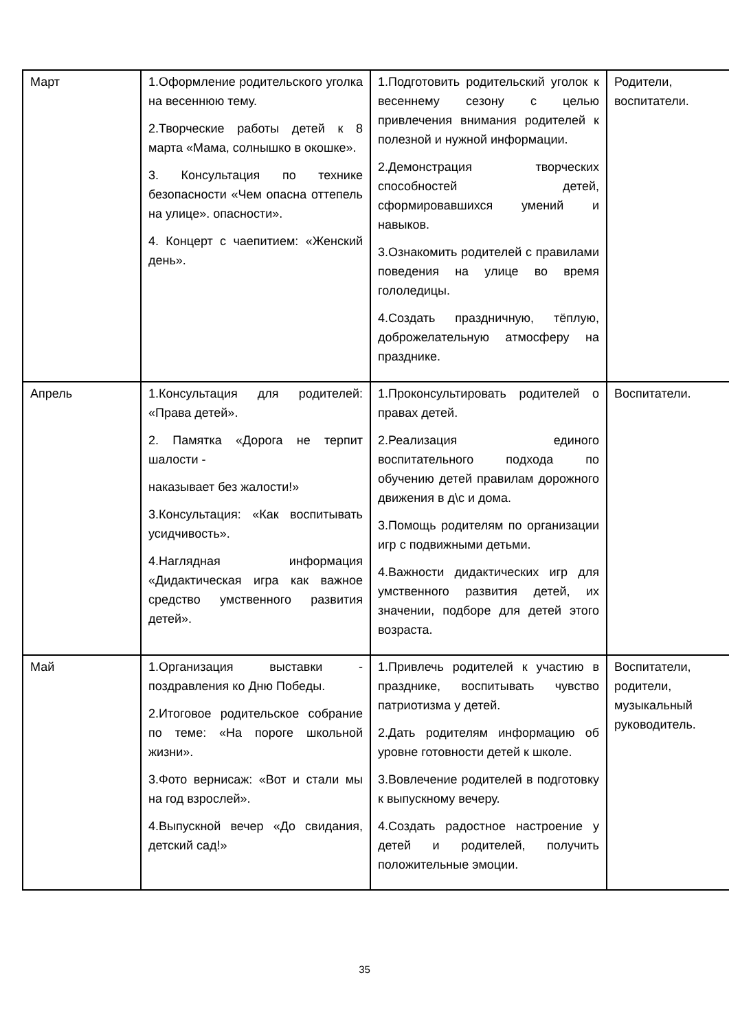| Март | 1.Оформление родительского уголка на весеннюю тему. 2.Творческие работы детей к 8 марта «Мама, солнышко в окошке». 3. Консультация по технике безопасности «Чем опасна оттепель на улице». опасности». 4. Концерт с чаепитием: «Женский день». | 1.Подготовить родительский уголок к весеннему сезону с целью привлечения внимания родителей к полезной и нужной информации. 2.Демонстрация творческих способностей детей, сформировавшихся умений и навыков. 3.Ознакомить родителей с правилами поведения на улице во время гололедицы. 4.Создать праздничную, тёплую, доброжелательную атмосферу на празднике. | Родители, воспитатели. |
| Апрель | 1.Консультация для родителей: «Права детей». 2. Памятка «Дорога не терпит шалости - наказывает без жалости!» 3.Консультация: «Как воспитывать усидчивость». 4.Наглядная информация «Дидактическая игра как важное средство умственного развития детей». | 1.Проконсультировать родителей о правах детей. 2.Реализация единого воспитательного подхода по обучению детей правилам дорожного движения в д\с и дома. 3.Помощь родителям по организации игр с подвижными детьми. 4.Важности дидактических игр для умственного развития детей, их значении, подборе для детей этого возраста. | Воспитатели. |
| Май | 1.Организация выставки - поздравления ко Дню Победы. 2.Итоговое родительское собрание по теме: «На пороге школьной жизни». 3.Фото вернисаж: «Вот и стали мы на год взрослей». 4.Выпускной вечер «До свидания, детский сад!» | 1.Привлечь родителей к участию в празднике, воспитывать чувство патриотизма у детей. 2.Дать родителям информацию об уровне готовности детей к школе. 3.Вовлечение родителей в подготовку к выпускному вечеру. 4.Создать радостное настроение у детей и родителей, получить положительные эмоции. | Воспитатели, родители, музыкальный руководитель. |
35